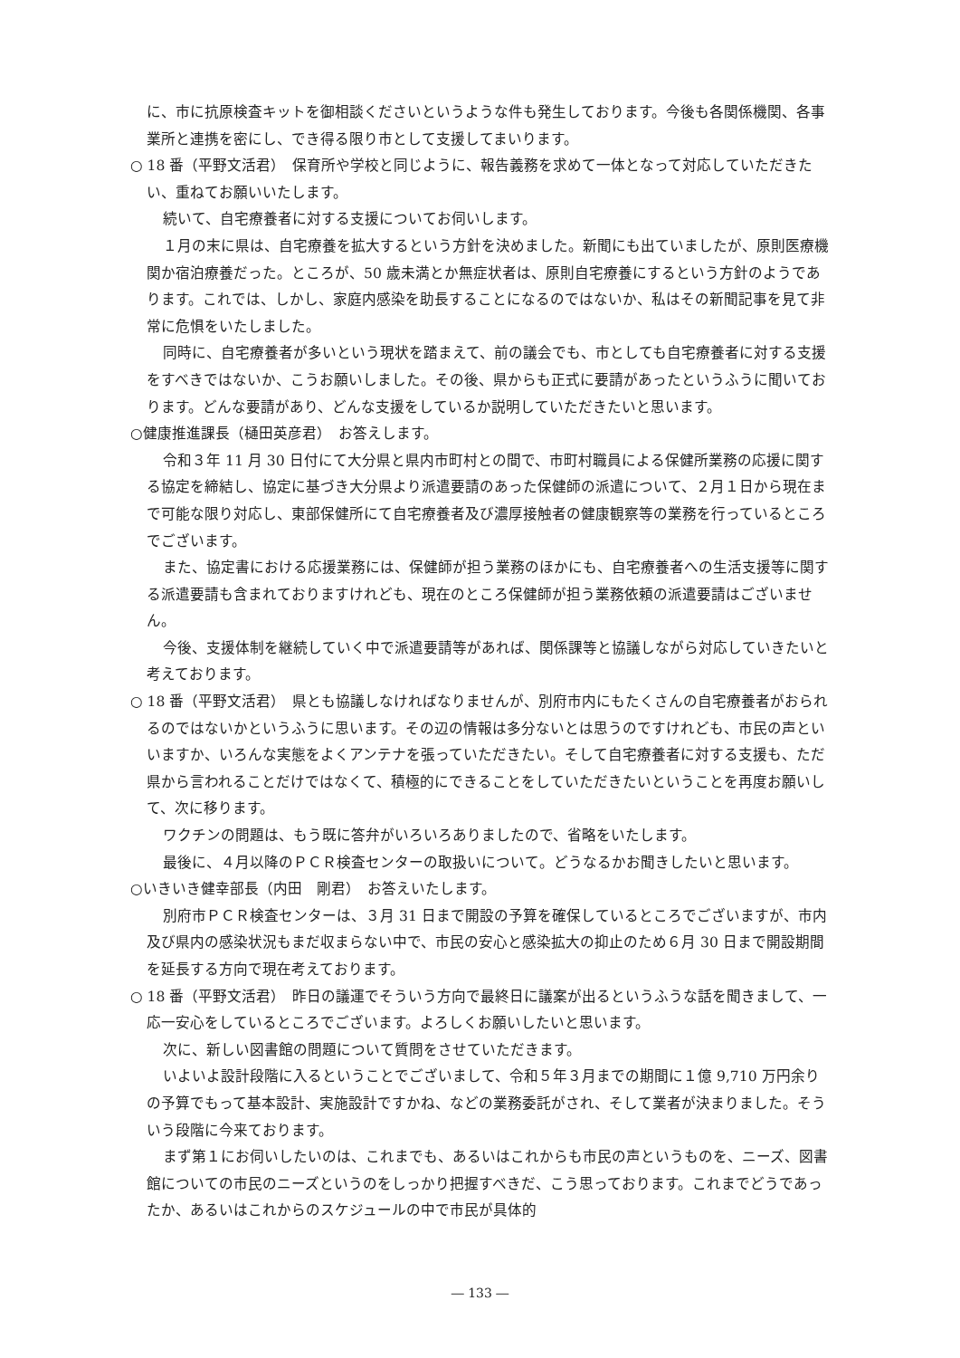に、市に抗原検査キットを御相談くださいというような件も発生しております。今後も各関係機関、各事業所と連携を密にし、でき得る限り市として支援してまいります。
○ 18 番（平野文活君）　保育所や学校と同じように、報告義務を求めて一体となって対応していただきたい、重ねてお願いいたします。
続いて、自宅療養者に対する支援についてお伺いします。
１月の末に県は、自宅療養を拡大するという方針を決めました。新聞にも出ていましたが、原則医療機関か宿泊療養だった。ところが、50 歳未満とか無症状者は、原則自宅療養にするという方針のようであります。これでは、しかし、家庭内感染を助長することになるのではないか、私はその新聞記事を見て非常に危惧をいたしました。
同時に、自宅療養者が多いという現状を踏まえて、前の議会でも、市としても自宅療養者に対する支援をすべきではないか、こうお願いしました。その後、県からも正式に要請があったというふうに聞いております。どんな要請があり、どんな支援をしているか説明していただきたいと思います。
○健康推進課長（樋田英彦君）　お答えします。
令和３年 11 月 30 日付にて大分県と県内市町村との間で、市町村職員による保健所業務の応援に関する協定を締結し、協定に基づき大分県より派遣要請のあった保健師の派遣について、２月１日から現在まで可能な限り対応し、東部保健所にて自宅療養者及び濃厚接触者の健康観察等の業務を行っているところでございます。
また、協定書における応援業務には、保健師が担う業務のほかにも、自宅療養者への生活支援等に関する派遣要請も含まれておりますけれども、現在のところ保健師が担う業務依頼の派遣要請はございません。
今後、支援体制を継続していく中で派遣要請等があれば、関係課等と協議しながら対応していきたいと考えております。
○ 18 番（平野文活君）　県とも協議しなければなりませんが、別府市内にもたくさんの自宅療養者がおられるのではないかというふうに思います。その辺の情報は多分ないとは思うのですけれども、市民の声といいますか、いろんな実態をよくアンテナを張っていただきたい。そして自宅療養者に対する支援も、ただ県から言われることだけではなくて、積極的にできることをしていただきたいということを再度お願いして、次に移ります。
ワクチンの問題は、もう既に答弁がいろいろありましたので、省略をいたします。
最後に、４月以降のＰＣＲ検査センターの取扱いについて。どうなるかお聞きしたいと思います。
○いきいき健幸部長（内田　剛君）　お答えいたします。
別府市ＰＣＲ検査センターは、３月 31 日まで開設の予算を確保しているところでございますが、市内及び県内の感染状況もまだ収まらない中で、市民の安心と感染拡大の抑止のため６月 30 日まで開設期間を延長する方向で現在考えております。
○ 18 番（平野文活君）　昨日の議運でそういう方向で最終日に議案が出るというふうな話を聞きまして、一応一安心をしているところでございます。よろしくお願いしたいと思います。
次に、新しい図書館の問題について質問をさせていただきます。
いよいよ設計段階に入るということでございまして、令和５年３月までの期間に１億 9,710 万円余りの予算でもって基本設計、実施設計ですかね、などの業務委託がされ、そして業者が決まりました。そういう段階に今来ております。
まず第１にお伺いしたいのは、これまでも、あるいはこれからも市民の声というものを、ニーズ、図書館についての市民のニーズというのをしっかり把握すべきだ、こう思っております。これまでどうであったか、あるいはこれからのスケジュールの中で市民が具体的
― 133 ―